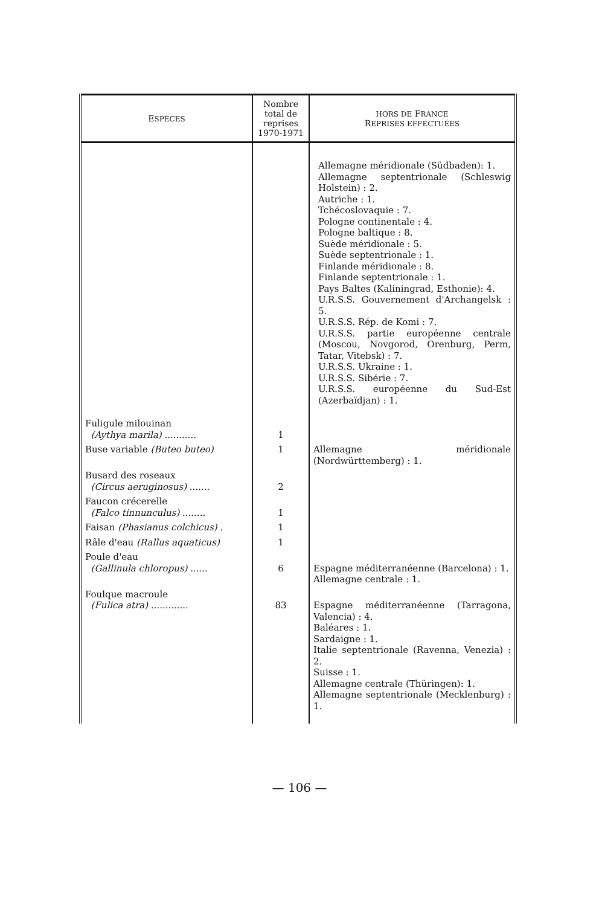| E SPÈCES | Nombre total de reprises 1970-1971 | HORS DE F RANCE R EPRISES EFFECTUÉES |
| --- | --- | --- |
| | | Allemagne méridionale (Südbaden): 1. Allemagne septentrionale (Schleswig Holstein) : 2. Autriche : 1. Tchécoslovaquie : 7. Pologne continentale : 4. Pologne baltique : 8. Suède méridionale : 5. Suède septentrionale : 1. Finlande méridionale : 8. Finlande septentrionale : 1. Pays Baltes (Kaliningrad, Esthonie): 4. U.R.S.S. Gouvernement d'Archangelsk : 5. U.R.S.S. Rép. de Komi : 7. U.R.S.S. partie européenne centrale (Moscou, Novgorod, Orenburg, Perm, Tatar, Vitebsk) : 7. U.R.S.S. Ukraine : 1. U.R.S.S. Sibérie : 7. U.R.S.S. européenne du Sud-Est (Azerbaïdjan) : 1. |
| Fuligule milouinan (Aythya marila) ........... | 1 | |
| Buse variable (Buteo buteo) | 1 | Allemagne méridionale (Nordwürttemberg) : 1. |
| Busard des roseaux (Circus aeruginosus) ....... | 2 | |
| Faucon crécerelle (Falco tinnunculus) ........ | 1 | |
| Faisan (Phasianus colchicus) . | 1 | |
| Râle d'eau (Rallus aquaticus) | 1 | |
| Poule d'eau (Gallinula chloropus) ...... | 6 | Espagne méditerranéenne (Barcelona) : 1. Allemagne centrale : 1. |
| Foulque macroule (Fulica atra) ............. | 83 | Espagne méditerranéenne (Tarragona, Valencia) : 4. Baléares : 1. Sardaigne : 1. Italie septentrionale (Ravenna, Venezia) : 2. Suisse : 1. Allemagne centrale (Thüringen): 1. Allemagne septentrionale (Mecklenburg) : 1. |
— 106 —